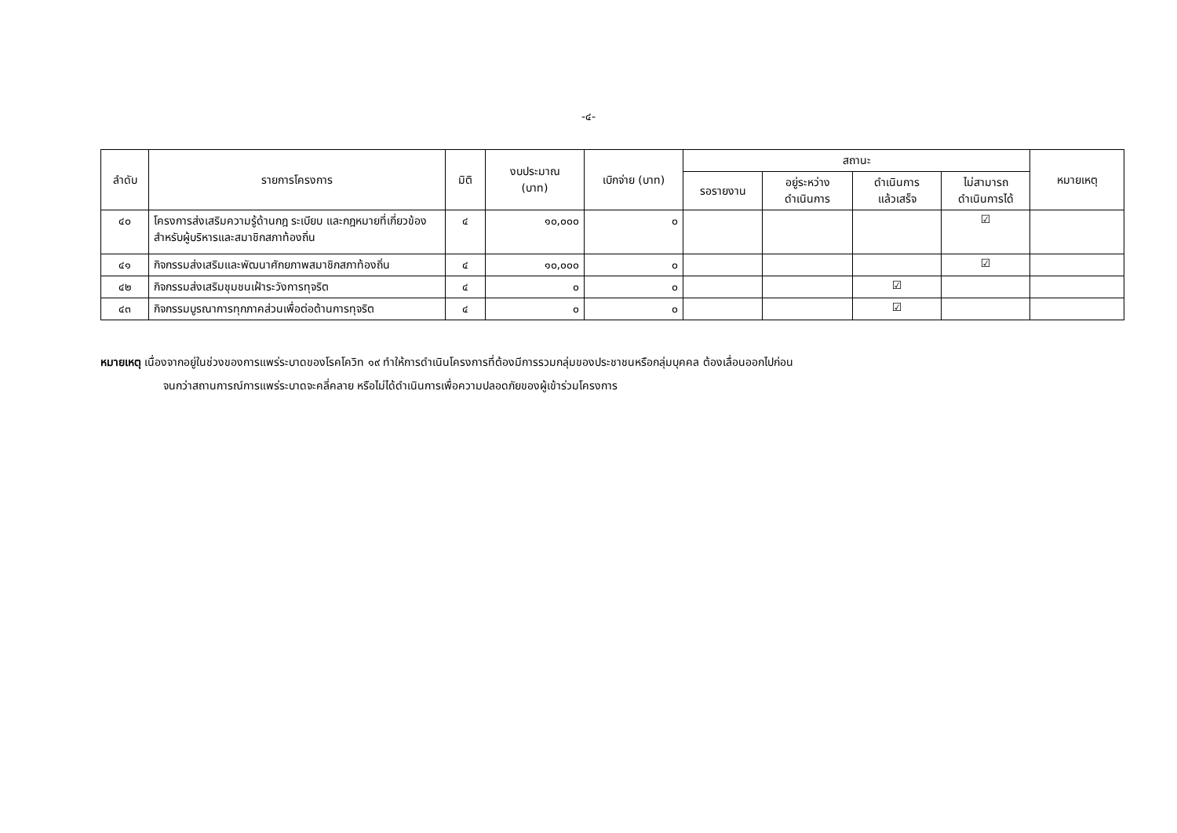-๔-
| ลำดับ | รายการโครงการ | มิติ | งบประมาณ (บาท) | เบิกจ่าย (บาท) | สถานะ | | | | หมายเหตุ |
| --- | --- | --- | --- | --- | --- | --- | --- | --- | --- |
| | | | | | รอรายงาน | อยู่ระหว่าง ดำเนินการ | ดำเนินการ แล้วเสร็จ | ไม่สามารถ ดำเนินการได้ | |
| ๔๐ | โครงการส่งเสริมความรู้ด้านกฎ ระเบียบ และกฎหมายที่เกี่ยวข้องสำหรับผู้บริหารและสมาชิกสภาท้องถิ่น | ๔ | ๑๐,๐๐๐ | ๐ | | | | ☑ | |
| ๔๑ | กิจกรรมส่งเสริมและพัฒนาศักยภาพสมาชิกสภาท้องถิ่น | ๔ | ๑๐,๐๐๐ | ๐ | | | | ☑ | |
| ๔๒ | กิจกรรมส่งเสริมชุมชนเฝ้าระวังการทุจริต | ๔ | ๐ | ๐ | | | ☑ | | |
| ๔๓ | กิจกรรมบูรณาการทุกภาคส่วนเพื่อต่อต้านการทุจริต | ๔ | ๐ | ๐ | | | ☑ | | |
หมายเหตุ เนื่องจากอยู่ในช่วงของการแพร่ระบาดของโรคโควิท ๑๙ ทำให้การดำเนินโครงการที่ต้องมีการรวมกลุ่มของประชาชนหรือกลุ่มบุคคล ต้องเลื่อนออกไปก่อน
จนกว่าสถานการณ์การแพร่ระบาดจะคลี่คลาย หรือไม่ได้ดำเนินการเพื่อความปลอดภัยของผู้เข้าร่วมโครงการ